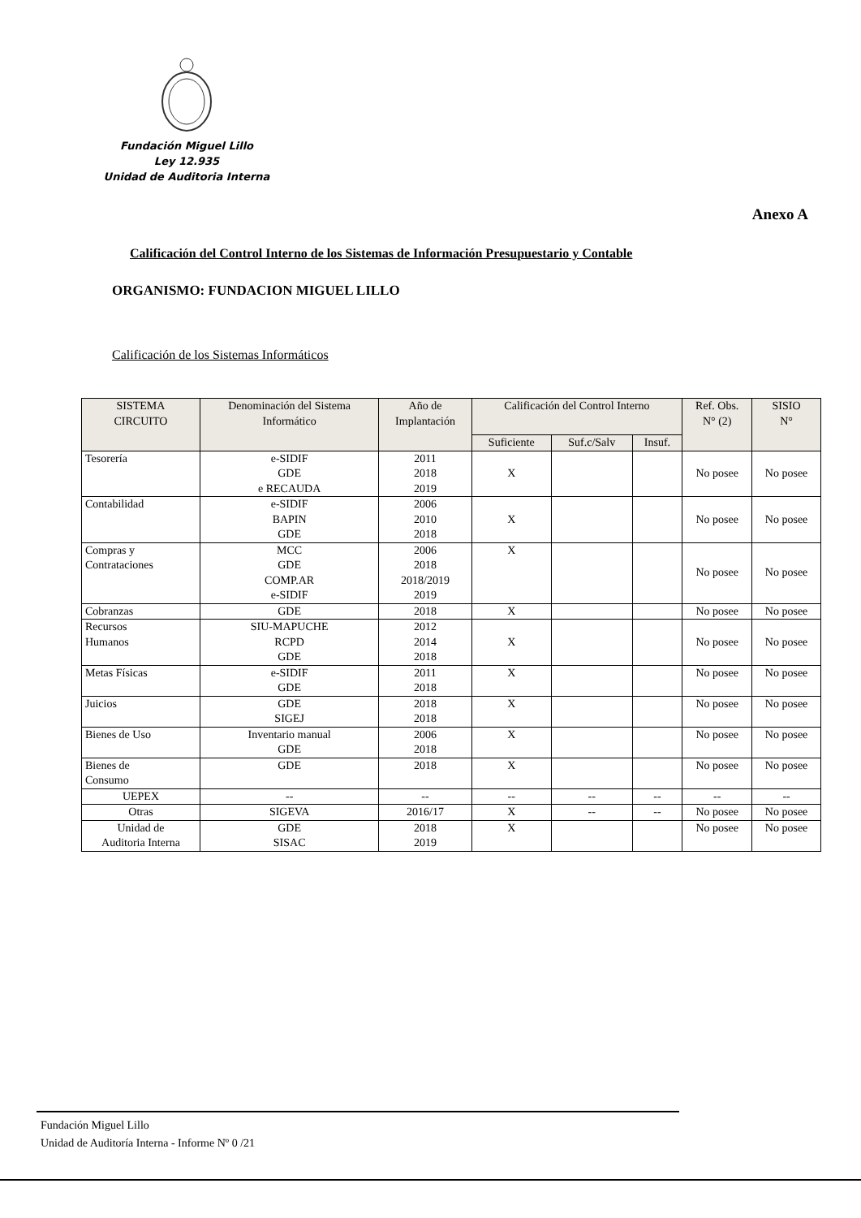Fundación Miguel Lillo
Ley 12.935
Unidad de Auditoria Interna
Anexo A
Calificación del Control Interno de los Sistemas de Información Presupuestario y Contable
ORGANISMO: FUNDACION MIGUEL LILLO
Calificación de los Sistemas Informáticos
| SISTEMA CIRCUITO | Denominación del Sistema Informático | Año de Implantación | Calificación del Control Interno | | | Ref. Obs. N° (2) | SISIO N° |
| --- | --- | --- | --- | --- | --- | --- | --- |
| | | | Suficiente | Suf.c/Salv | Insuf. | | |
| Tesorería | e-SIDIF GDE e RECAUDA | 2011 2018 2019 | X | | | No posee | No posee |
| Contabilidad | e-SIDIF BAPIN GDE | 2006 2010 2018 | X | | | No posee | No posee |
| Compras y Contrataciones | MCC GDE COMP.AR e-SIDIF | 2006 2018 2018/2019 2019 | X | | | No posee | No posee |
| Cobranzas | GDE | 2018 | X | | | No posee | No posee |
| Recursos Humanos | SIU-MAPUCHE RCPD GDE | 2012 2014 2018 | X | | | No posee | No posee |
| Metas Físicas | e-SIDIF GDE | 2011 2018 | X | | | No posee | No posee |
| Juicios | GDE SIGEJ | 2018 2018 | X | | | No posee | No posee |
| Bienes de Uso | Inventario manual GDE | 2006 2018 | X | | | No posee | No posee |
| Bienes de Consumo | GDE | 2018 | X | | | No posee | No posee |
| UEPEX | -- | -- | -- | -- | -- | -- | -- |
| Otras | SIGEVA | 2016/17 | X | -- | -- | No posee | No posee |
| Unidad de Auditoria Interna | GDE SISAC | 2018 2019 | X | | | No posee | No posee |
Fundación Miguel Lillo
Unidad de Auditoría Interna - Informe Nº 0 /21